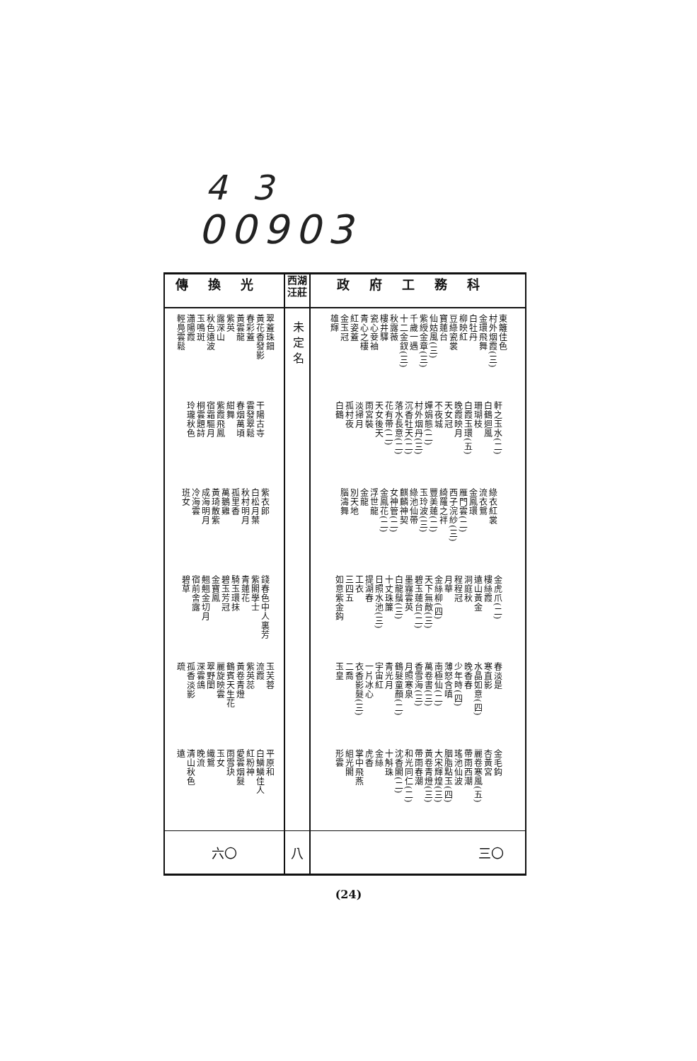4 3
00903
| 傳換光 | 西湖 汪莊 | 政府工務科 |
| --- | --- | --- |
| 翠蓋珠鈿 黃花香發影 春彩蓋 黃雲龍 紫英 露深山 秋色遠波 玉鳴斑 瀟陽霞 輕鳧雲鬆 干陽古寺 雲發翠鬆 春烟萬頃 紺舞 紫霞飛鳳 宿霜驅月 桐雲題詩 玲瓏秋色 紫衣郎 白松月葉 秋村明月 孤里香 萬鵝雞 黃琦散紫 成海明月 冷海雲 班女 錢春色中人裏芳 紫閣學士 青蓮花 騎玉環抹 碧玉芳冠 金寶鳳 翹翹金切月 宿前舍露 碧草 玉芙蓉 流霞 紫英蕊 黃卷青燈 鶴賓天生花 麗旋映雲 翠野閨 深雲鴿 孤香淡影 疏 平原和 白鱗鱗佳人 紅粉神 愛雲烟髮 雨雪玦 玉女 織鴛 晚流 清山秋色 遠 | 未定名 | 東籬佳色 村外烟霞(三) 金環飛舞 白牡丹 柳映紅 豆綠瓷裳 寶蓮台 仙姑風(三) 紫綬金章(三) 千歲一遇 十二金釵(三) 秋露薇 樓井驛 瓷心妾袖 青心之樓 紅姿蓋 金玉冠 雄輝 軒之玉水(二) 白鶴迴風 珊瑚枝 白霞玉環(五) 晚霞映月 天女冠 不夜城 嬋娟態(二) 村外烟丹(三) 沉香牡天(二) 落水長意(二) 花有帶(二) 天女後天 雨宮裝 淡掃月 孤村夜 白鶴 綠衣紅裳 流衣鴛 金鳳環 雁門雲(二) 西子浣紗(三) 綺羅之袢 豐美蓮(二) 玉玲波(三) 綠池仙帶 麒麟神契 女神管(二) 金鳳花(二) 浮世龍 金龍 別天地 腦濤舞 金虎爪(二) 樓絲霞 遠山黃金 洞庭秋 程程冠 月華 金絲柳(四) 天下無敵(三) 碧玉蓮台(二) 墨霧雲英 白龍鬚(三) 十丈珠簾 日照水池(三) 提湖春 工衣 三四五 如意紫金鈎 春淡是 寒直影 水晶如意(四) 晚香春 少年時(四) 薄怒含嗔 南極仙(二) 萬卷書(三) 香雪海(三) 月照寒泉 鶴髮童顏(二) 青光月 宇宙紅 一片冰心 衣香影髮(三) 二喬 玉皇 金毛鈎 杏黃宮 麗卷寒風(五) 帶雨西潮 瑤池仙波 胭脂點玉(四) 大宋輝煌(三) 黃卷青燈(三) 帶雨春潮 和光同仁(二) 沈香閣(二) 十斛珠 金絲 虎香 掌中飛燕 組光閣 形雲 |
| 六〇 | 八 | 三〇 |
(24)